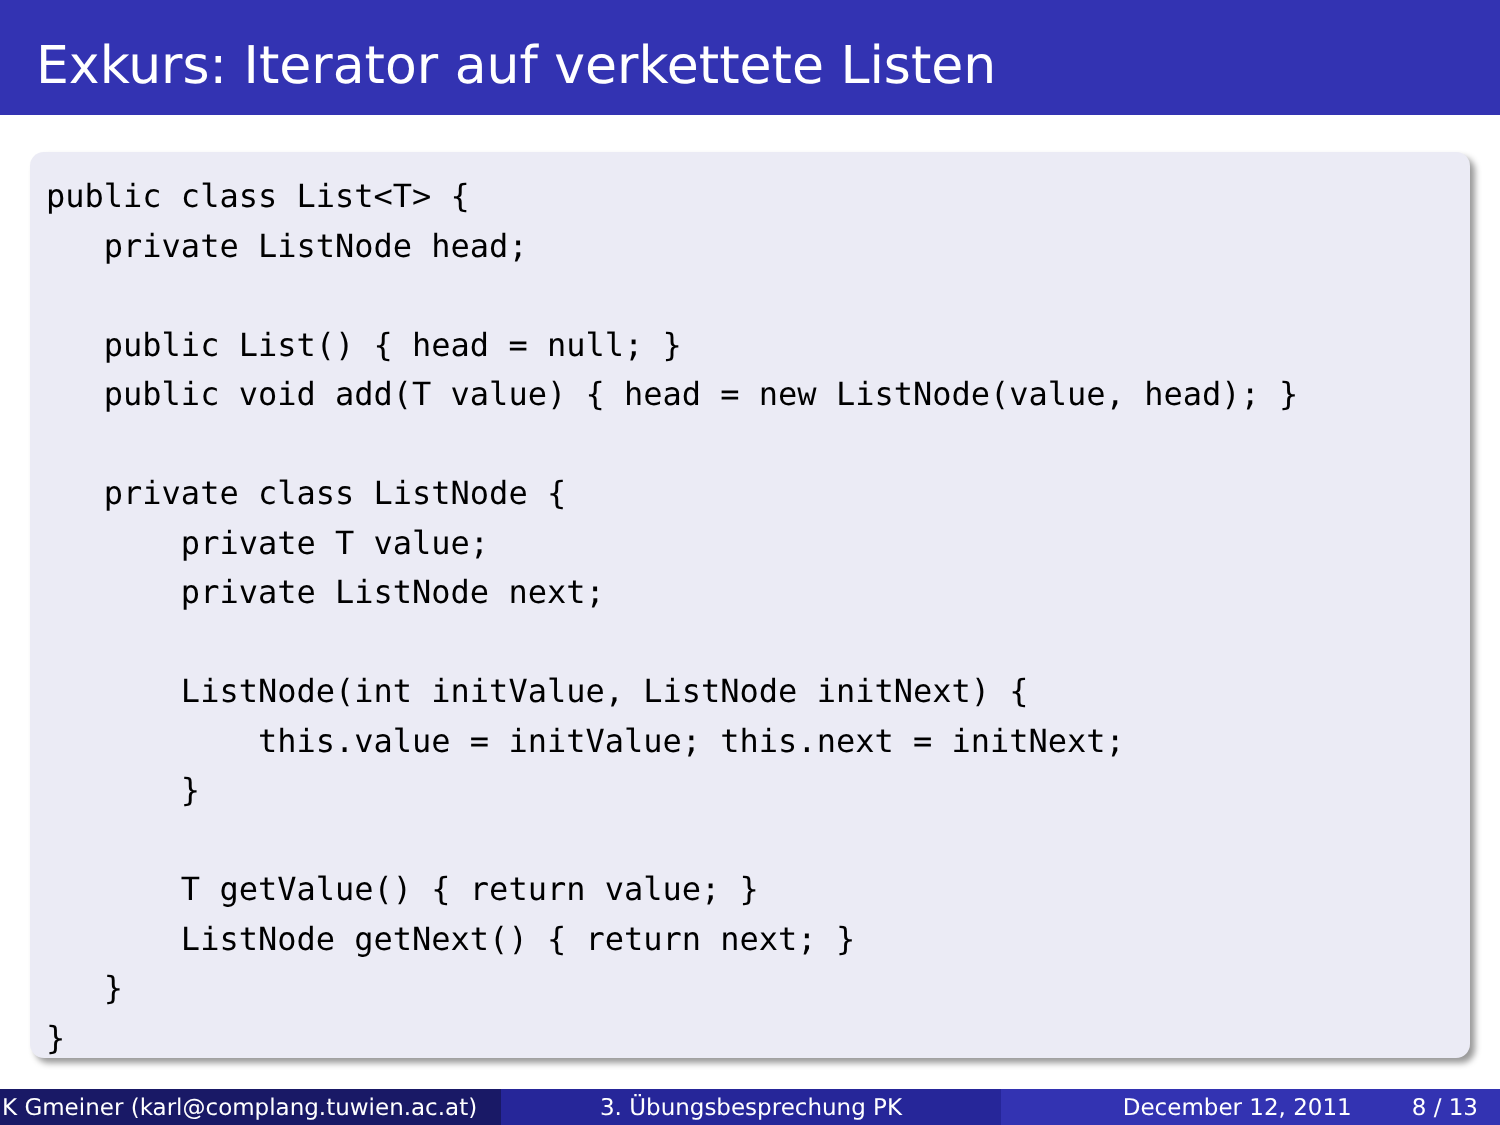Exkurs: Iterator auf verkettete Listen
public class List<T> {
   private ListNode head;

   public List() { head = null; }
   public void add(T value) { head = new ListNode(value, head); }

   private class ListNode {
       private T value;
       private ListNode next;

       ListNode(int initValue, ListNode initNext) {
           this.value = initValue; this.next = initNext;
       }

       T getValue() { return value; }
       ListNode getNext() { return next; }
   }
}
K Gmeiner (karl@complang.tuwien.ac.at)
3. Übungsbesprechung PK December 12, 2011 8 / 13